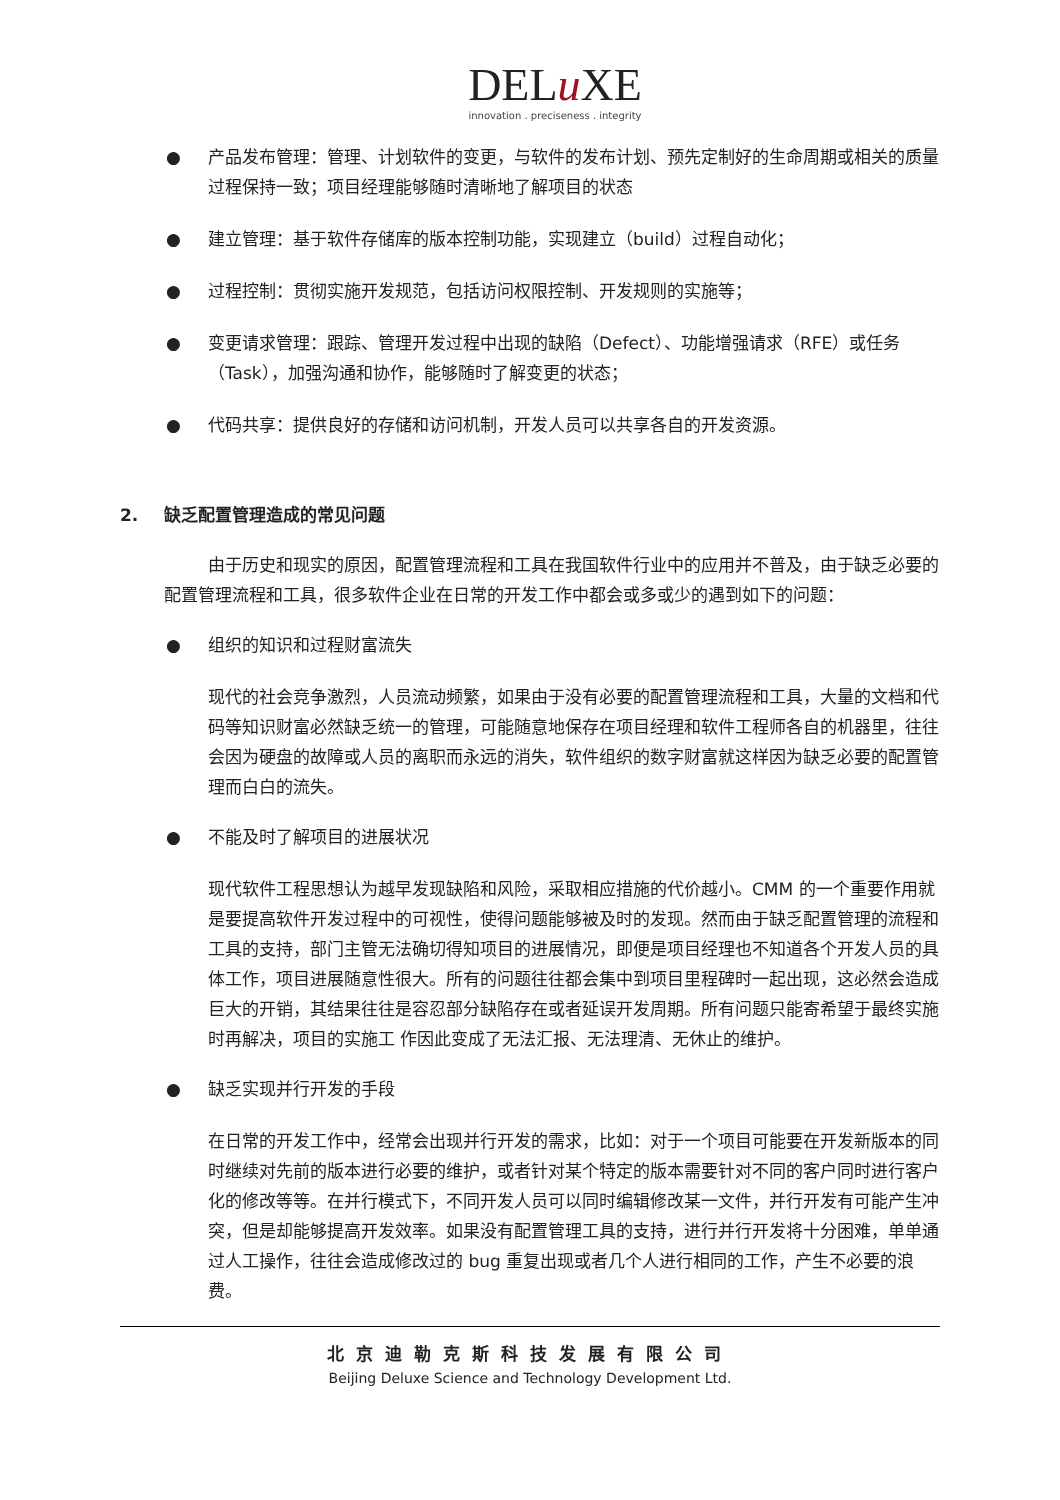DELu XE
innovation . preciseness . integrity
● 产品发布管理：管理、计划软件的变更，与软件的发布计划、预先定制好的生命周期或相关的质量过程保持一致；项目经理能够随时清晰地了解项目的状态
● 建立管理：基于软件存储库的版本控制功能，实现建立（build）过程自动化；
● 过程控制：贯彻实施开发规范，包括访问权限控制、开发规则的实施等；
● 变更请求管理：跟踪、管理开发过程中出现的缺陷（Defect）、功能增强请求（RFE）或任务（Task），加强沟通和协作，能够随时了解变更的状态；
● 代码共享：提供良好的存储和访问机制，开发人员可以共享各自的开发资源。
2. 缺乏配置管理造成的常见问题
由于历史和现实的原因，配置管理流程和工具在我国软件行业中的应用并不普及，由于缺乏必要的配置管理流程和工具，很多软件企业在日常的开发工作中都会或多或少的遇到如下的问题：
● 组织的知识和过程财富流失
现代的社会竞争激烈，人员流动频繁，如果由于没有必要的配置管理流程和工具，大量的文档和代码等知识财富必然缺乏统一的管理，可能随意地保存在项目经理和软件工程师各自的机器里，往往会因为硬盘的故障或人员的离职而永远的消失，软件组织的数字财富就这样因为缺乏必要的配置管理而白白的流失。
● 不能及时了解项目的进展状况
现代软件工程思想认为越早发现缺陷和风险，采取相应措施的代价越小。CMM 的一个重要作用就是要提高软件开发过程中的可视性，使得问题能够被及时的发现。然而由于缺乏配置管理的流程和工具的支持，部门主管无法确切得知项目的进展情况，即便是项目经理也不知道各个开发人员的具体工作，项目进展随意性很大。所有的问题往往都会集中到项目里程碑时一起出现，这必然会造成巨大的开销，其结果往往是容忍部分缺陷存在或者延误开发周期。所有问题只能寄希望于最终实施时再解决，项目的实施工 作因此变成了无法汇报、无法理清、无休止的维护。
● 缺乏实现并行开发的手段
在日常的开发工作中，经常会出现并行开发的需求，比如：对于一个项目可能要在开发新版本的同时继续对先前的版本进行必要的维护，或者针对某个特定的版本需要针对不同的客户同时进行客户化的修改等等。在并行模式下，不同开发人员可以同时编辑修改某一文件，并行开发有可能产生冲突，但是却能够提高开发效率。如果没有配置管理工具的支持，进行并行开发将十分困难，单单通过人工操作，往往会造成修改过的 bug 重复出现或者几个人进行相同的工作，产生不必要的浪费。
北京迪勒克斯科技发展有限公司
Beijing Deluxe Science and Technology Development Ltd.